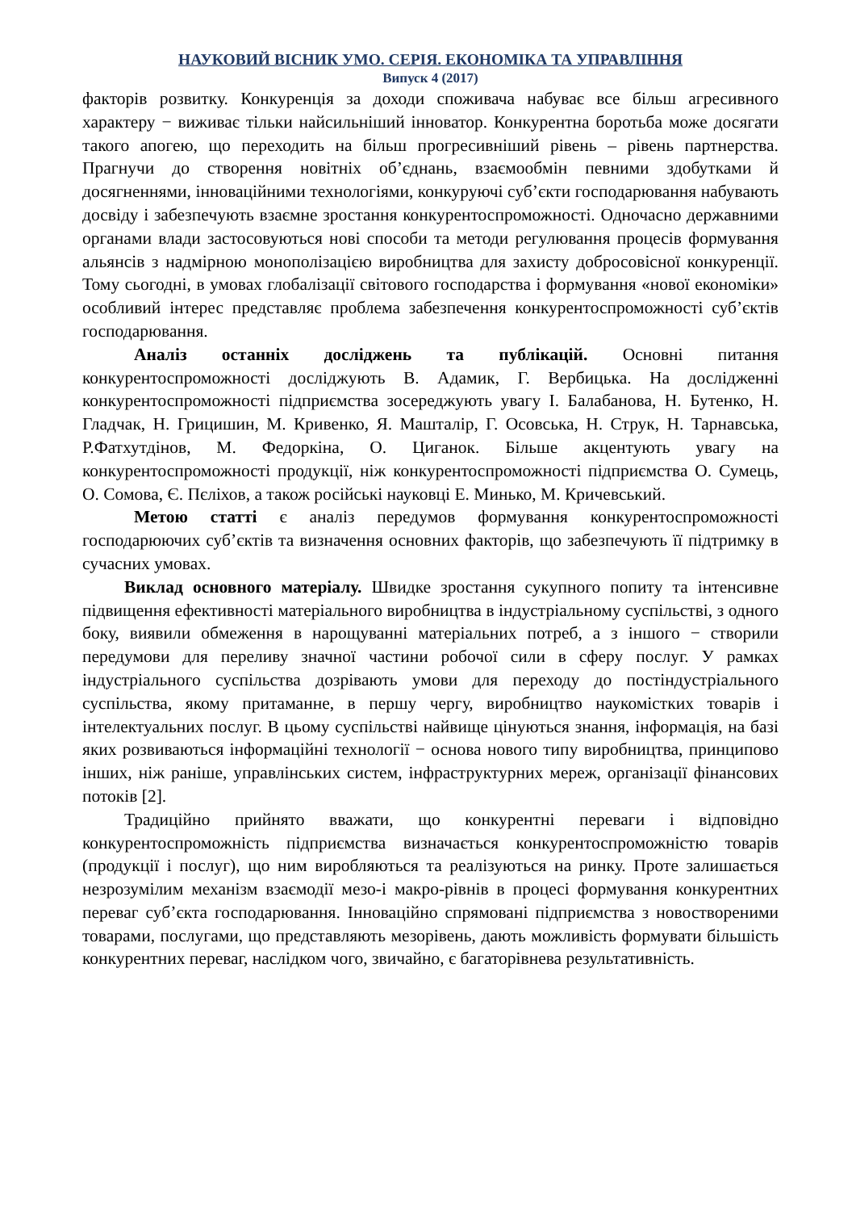НАУКОВИЙ ВІСНИК УМО. СЕРІЯ. ЕКОНОМІКА ТА УПРАВЛІННЯ
Випуск 4 (2017)
факторів розвитку. Конкуренція за доходи споживача набуває все більш агресивного характеру − виживає тільки найсильніший інноватор. Конкурентна боротьба може досягати такого апогею, що переходить на більш прогресивніший рівень – рівень партнерства. Прагнучи до створення новітніх об’єднань, взаємообмін певними здобутками й досягненнями, інноваційними технологіями, конкуруючі суб’єкти господарювання набувають досвіду і забезпечують взаємне зростання конкурентоспроможності. Одночасно державними органами влади застосовуються нові способи та методи регулювання процесів формування альянсів з надмірною монополізацією виробництва для захисту добросовісної конкуренції. Тому сьогодні, в умовах глобалізації світового господарства і формування «нової економіки» особливий інтерес представляє проблема забезпечення конкурентоспроможності суб’єктів господарювання.
Аналіз останніх досліджень та публікацій. Основні питання конкурентоспроможності досліджують В. Адамик, Г. Вербицька. На дослідженні конкурентоспроможності підприємства зосереджують увагу І. Балабанова, Н. Бутенко, Н. Гладчак, Н. Грицишин, М. Кривенко, Я. Машталір, Г. Осовська, Н. Струк, Н. Тарнавська, Р.Фатхутдінов, М. Федоркіна, О. Циганок. Більше акцентують увагу на конкурентоспроможності продукції, ніж конкурентоспроможності підприємства О. Сумець, О. Сомова, Є. Пєліхов, а також російські науковці Е. Минько, М. Кричевський.
Метою статті є аналіз передумов формування конкурентоспроможності господарюючих суб’єктів та визначення основних факторів, що забезпечують її підтримку в сучасних умовах.
Виклад основного матеріалу. Швидке зростання сукупного попиту та інтенсивне підвищення ефективності матеріального виробництва в індустріальному суспільстві, з одного боку, виявили обмеження в нарощуванні матеріальних потреб, а з іншого − створили передумови для переливу значної частини робочої сили в сферу послуг. У рамках індустріального суспільства дозрівають умови для переходу до постіндустріального суспільства, якому притаманне, в першу чергу, виробництво наукомістких товарів і інтелектуальних послуг. В цьому суспільстві найвище цінуються знання, інформація, на базі яких розвиваються інформаційні технології − основа нового типу виробництва, принципово інших, ніж раніше, управлінських систем, інфраструктурних мереж, організації фінансових потоків [2].
Традиційно прийнято вважати, що конкурентні переваги і відповідно конкурентоспроможність підприємства визначається конкурентоспроможністю товарів (продукції і послуг), що ним виробляються та реалізуються на ринку. Проте залишається незрозумілим механізм взаємодії мезо-і макро-рівнів в процесі формування конкурентних переваг суб’єкта господарювання. Інноваційно спрямовані підприємства з новоствореними товарами, послугами, що представляють мезорівень, дають можливість формувати більшість конкурентних переваг, наслідком чого, звичайно, є багаторівнева результативність.